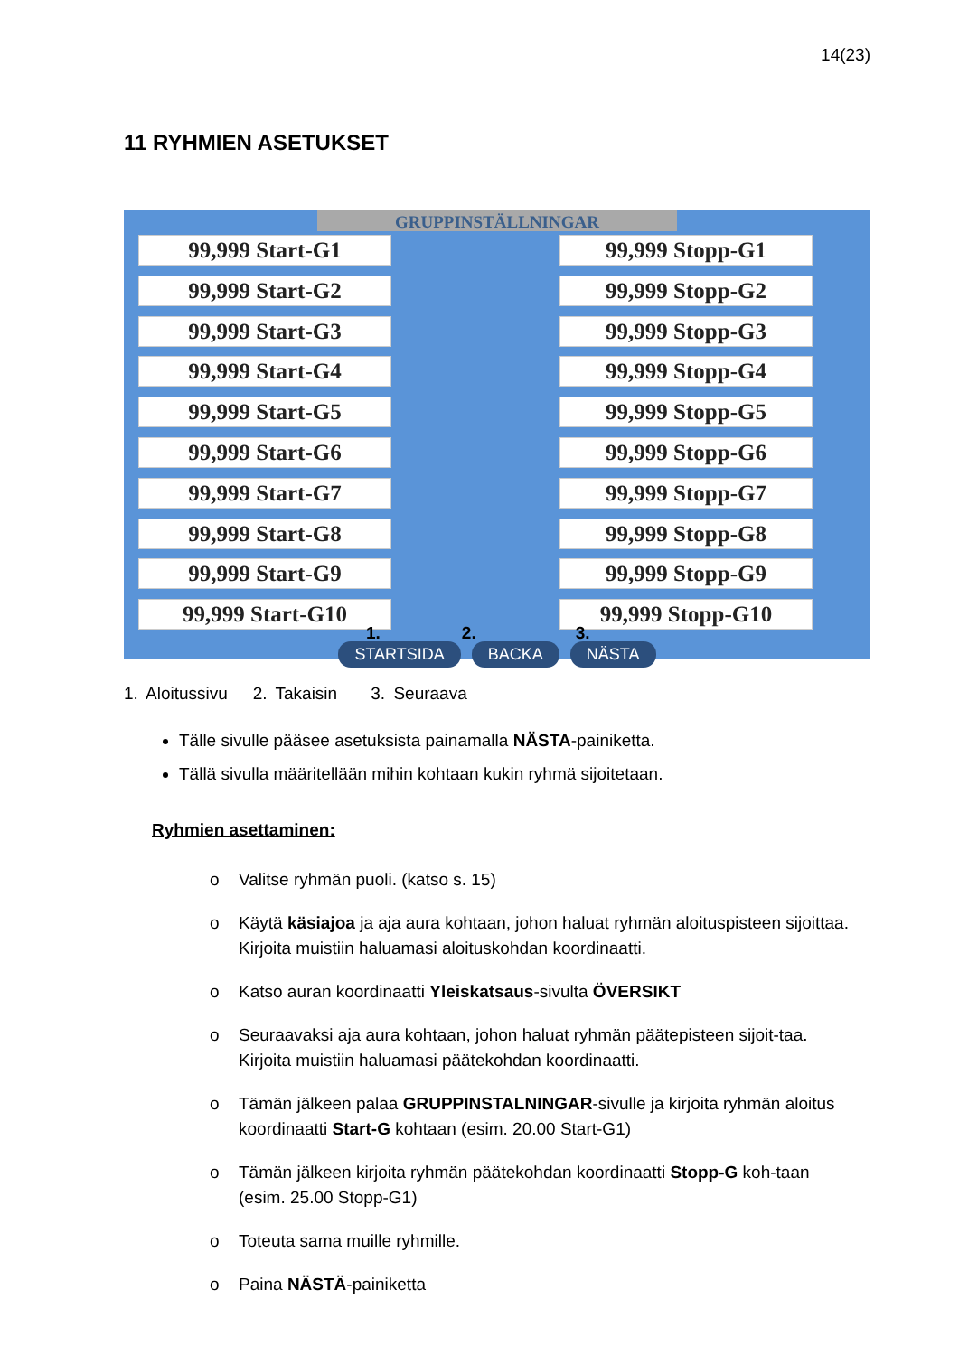14(23)
11 RYHMIEN ASETUKSET
GRUPPINSTÄLLNINGAR
99,999 Start-G1
99,999 Start-G2
99,999 Start-G3
99,999 Start-G4
99,999 Start-G5
99,999 Start-G6
99,999 Start-G7
99,999 Start-G8
99,999 Start-G9
99,999 Start-G10
99,999 Stopp-G1
99,999 Stopp-G2
99,999 Stopp-G3
99,999 Stopp-G4
99,999 Stopp-G5
99,999 Stopp-G6
99,999 Stopp-G7
99,999 Stopp-G8
99,999 Stopp-G9
99,999 Stopp-G10
1. 2. 3.
STARTSIDA BACKA NÄSTA
1. Aloitussivu 2. Takaisin 3. Seuraava
Tälle sivulle pääsee asetuksista painamalla NÄSTA-painiketta.
Tällä sivulla määritellään mihin kohtaan kukin ryhmä sijoitetaan.
Ryhmien asettaminen:
o Valitse ryhmän puoli. (katso s. 15)
o Käytä käsiajoa ja aja aura kohtaan, johon haluat ryhmän aloituspisteen sijoittaa. Kirjoita muistiin haluamasi aloituskohdan koordinaatti.
o Katso auran koordinaatti Yleiskatsaus-sivulta ÖVERSIKT
o Seuraavaksi aja aura kohtaan, johon haluat ryhmän päätepisteen sijoit-taa. Kirjoita muistiin haluamasi päätekohdan koordinaatti.
o Tämän jälkeen palaa GRUPPINSTALNINGAR-sivulle ja kirjoita ryhmän aloitus koordinaatti Start-G kohtaan (esim. 20.00 Start-G1)
o Tämän jälkeen kirjoita ryhmän päätekohdan koordinaatti Stopp-G koh-taan (esim. 25.00 Stopp-G1)
o Toteuta sama muille ryhmille.
o Paina NÄSTÄ-painiketta